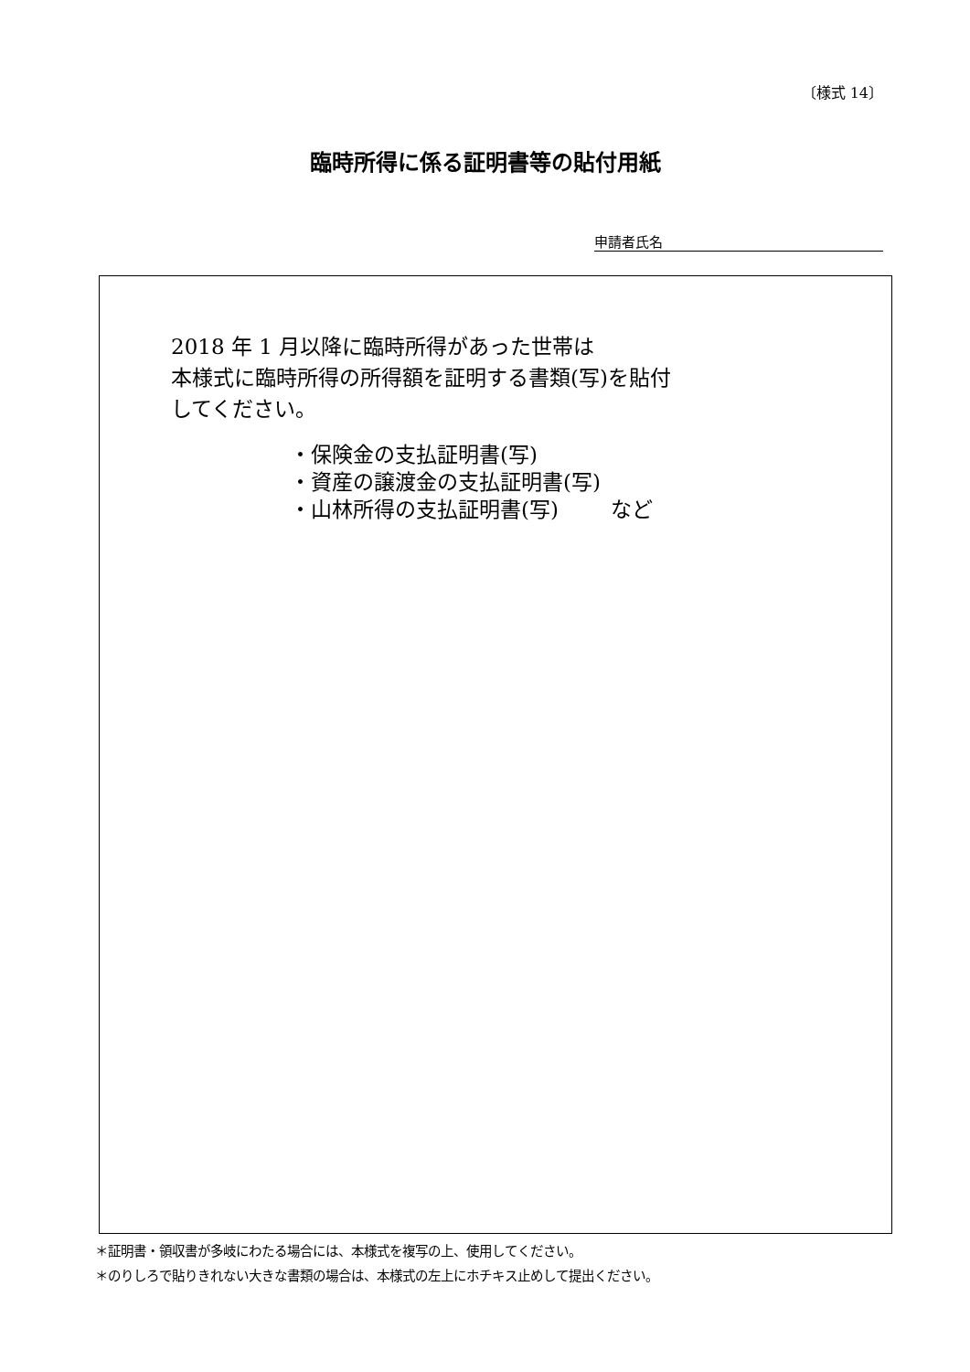〔様式 14〕
臨時所得に係る証明書等の貼付用紙
申請者氏名
2018 年 1 月以降に臨時所得があった世帯は
本様式に臨時所得の所得額を証明する書類(写)を貼付
してください。
・保険金の支払証明書(写)
・資産の譲渡金の支払証明書(写)
・山林所得の支払証明書(写)   など
＊証明書・領収書が多岐にわたる場合には、本様式を複写の上、使用してください。
＊のりしろで貼りきれない大きな書類の場合は、本様式の左上にホチキス止めして提出ください。